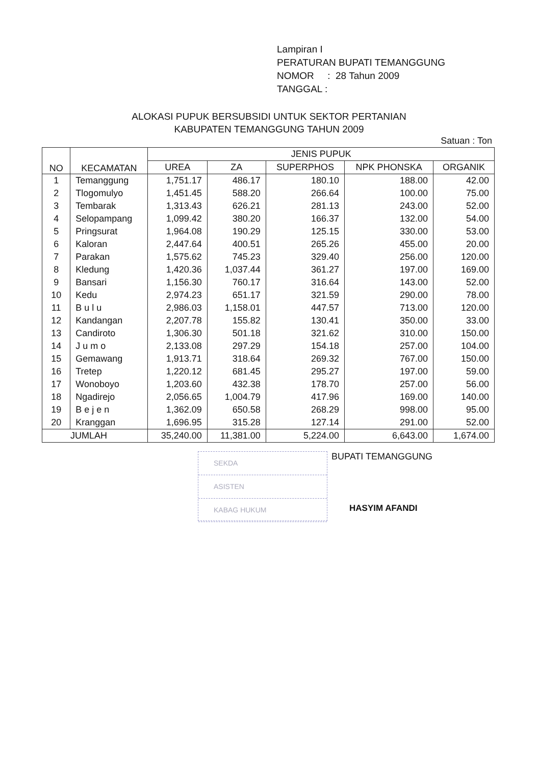Lampiran I
PERATURAN BUPATI TEMANGGUNG
NOMOR : 28 Tahun 2009
TANGGAL :
ALOKASI PUPUK BERSUBSIDI UNTUK SEKTOR PERTANIAN
KABUPATEN TEMANGGUNG TAHUN 2009
Satuan : Ton
| NO | KECAMATAN | JENIS PUPUK | | | | |
| --- | --- | --- | --- | --- | --- | --- |
| | | UREA | ZA | SUPERPHOS | NPK PHONSKA | ORGANIK |
| 1 | Temanggung | 1,751.17 | 486.17 | 180.10 | 188.00 | 42.00 |
| 2 | Tlogomulyo | 1,451.45 | 588.20 | 266.64 | 100.00 | 75.00 |
| 3 | Tembarak | 1,313.43 | 626.21 | 281.13 | 243.00 | 52.00 |
| 4 | Selopampang | 1,099.42 | 380.20 | 166.37 | 132.00 | 54.00 |
| 5 | Pringsurat | 1,964.08 | 190.29 | 125.15 | 330.00 | 53.00 |
| 6 | Kaloran | 2,447.64 | 400.51 | 265.26 | 455.00 | 20.00 |
| 7 | Parakan | 1,575.62 | 745.23 | 329.40 | 256.00 | 120.00 |
| 8 | Kledung | 1,420.36 | 1,037.44 | 361.27 | 197.00 | 169.00 |
| 9 | Bansari | 1,156.30 | 760.17 | 316.64 | 143.00 | 52.00 |
| 10 | Kedu | 2,974.23 | 651.17 | 321.59 | 290.00 | 78.00 |
| 11 | B u l u | 2,986.03 | 1,158.01 | 447.57 | 713.00 | 120.00 |
| 12 | Kandangan | 2,207.78 | 155.82 | 130.41 | 350.00 | 33.00 |
| 13 | Candiroto | 1,306.30 | 501.18 | 321.62 | 310.00 | 150.00 |
| 14 | J u m o | 2,133.08 | 297.29 | 154.18 | 257.00 | 104.00 |
| 15 | Gemawang | 1,913.71 | 318.64 | 269.32 | 767.00 | 150.00 |
| 16 | Tretep | 1,220.12 | 681.45 | 295.27 | 197.00 | 59.00 |
| 17 | Wonoboyo | 1,203.60 | 432.38 | 178.70 | 257.00 | 56.00 |
| 18 | Ngadirejo | 2,056.65 | 1,004.79 | 417.96 | 169.00 | 140.00 |
| 19 | B e j e n | 1,362.09 | 650.58 | 268.29 | 998.00 | 95.00 |
| 20 | Kranggan | 1,696.95 | 315.28 | 127.14 | 291.00 | 52.00 |
| JUMLAH | | 35,240.00 | 11,381.00 | 5,224.00 | 6,643.00 | 1,674.00 |
SEKDA
ASISTEN
KABAG HUKUM
BUPATI TEMANGGUNG
HASYIM AFANDI